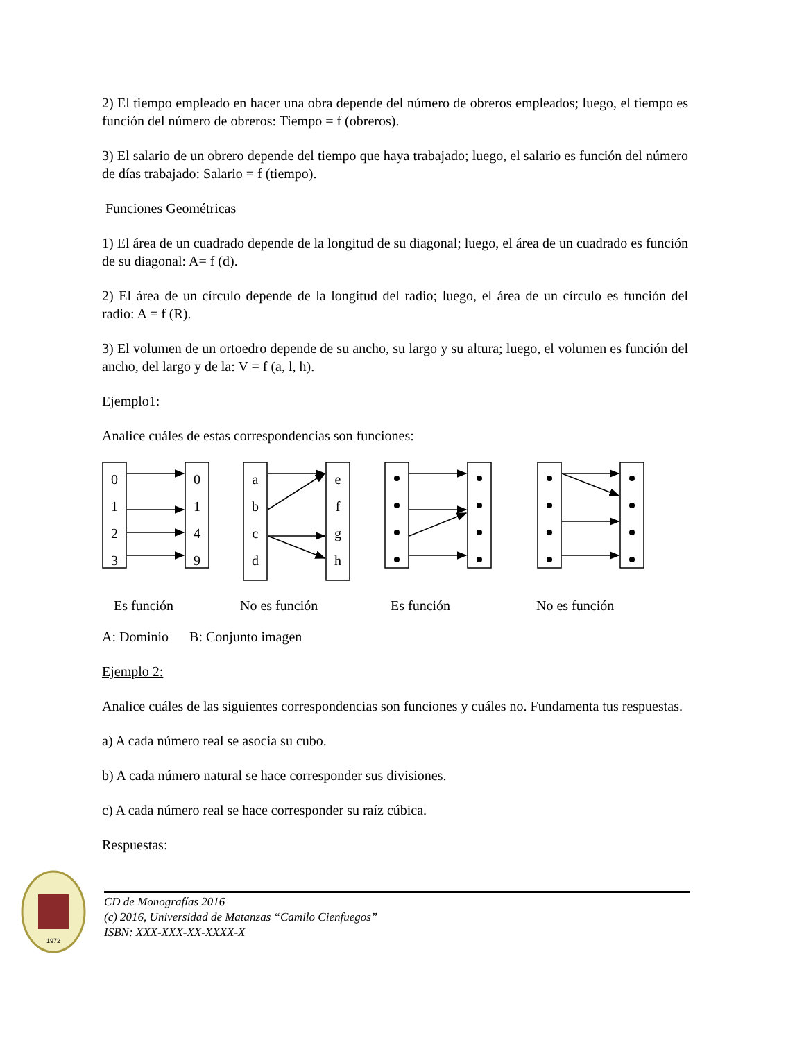2) El tiempo empleado en hacer una obra depende del número de obreros empleados; luego, el tiempo es función del número de obreros: Tiempo = f (obreros).
3) El salario de un obrero depende del tiempo que haya trabajado; luego, el salario es función del número de días trabajado: Salario = f (tiempo).
Funciones Geométricas
1) El área de un cuadrado depende de la longitud de su diagonal; luego, el área de un cuadrado es función de su diagonal: A= f (d).
2) El área de un círculo depende de la longitud del radio; luego, el área de un círculo es función del radio: A = f (R).
3) El volumen de un ortoedro depende de su ancho, su largo y su altura; luego, el volumen es función del ancho, del largo y de la: V = f (a, l, h).
Ejemplo1:
Analice cuáles de estas correspondencias son funciones:
0
1
2
3
0
1
4
9
a
b
c
d
e
f
g
h
Es función No es función Es función No es función
A: Dominio B: Conjunto imagen
Ejemplo 2:
Analice cuáles de las siguientes correspondencias son funciones y cuáles no. Fundamenta tus respuestas.
a) A cada número real se asocia su cubo.
b) A cada número natural se hace corresponder sus divisiones.
c) A cada número real se hace corresponder su raíz cúbica.
Respuestas:
1972
CD de Monografías 2016
(c) 2016, Universidad de Matanzas “Camilo Cienfuegos”
ISBN: XXX-XXX-XX-XXXX-X